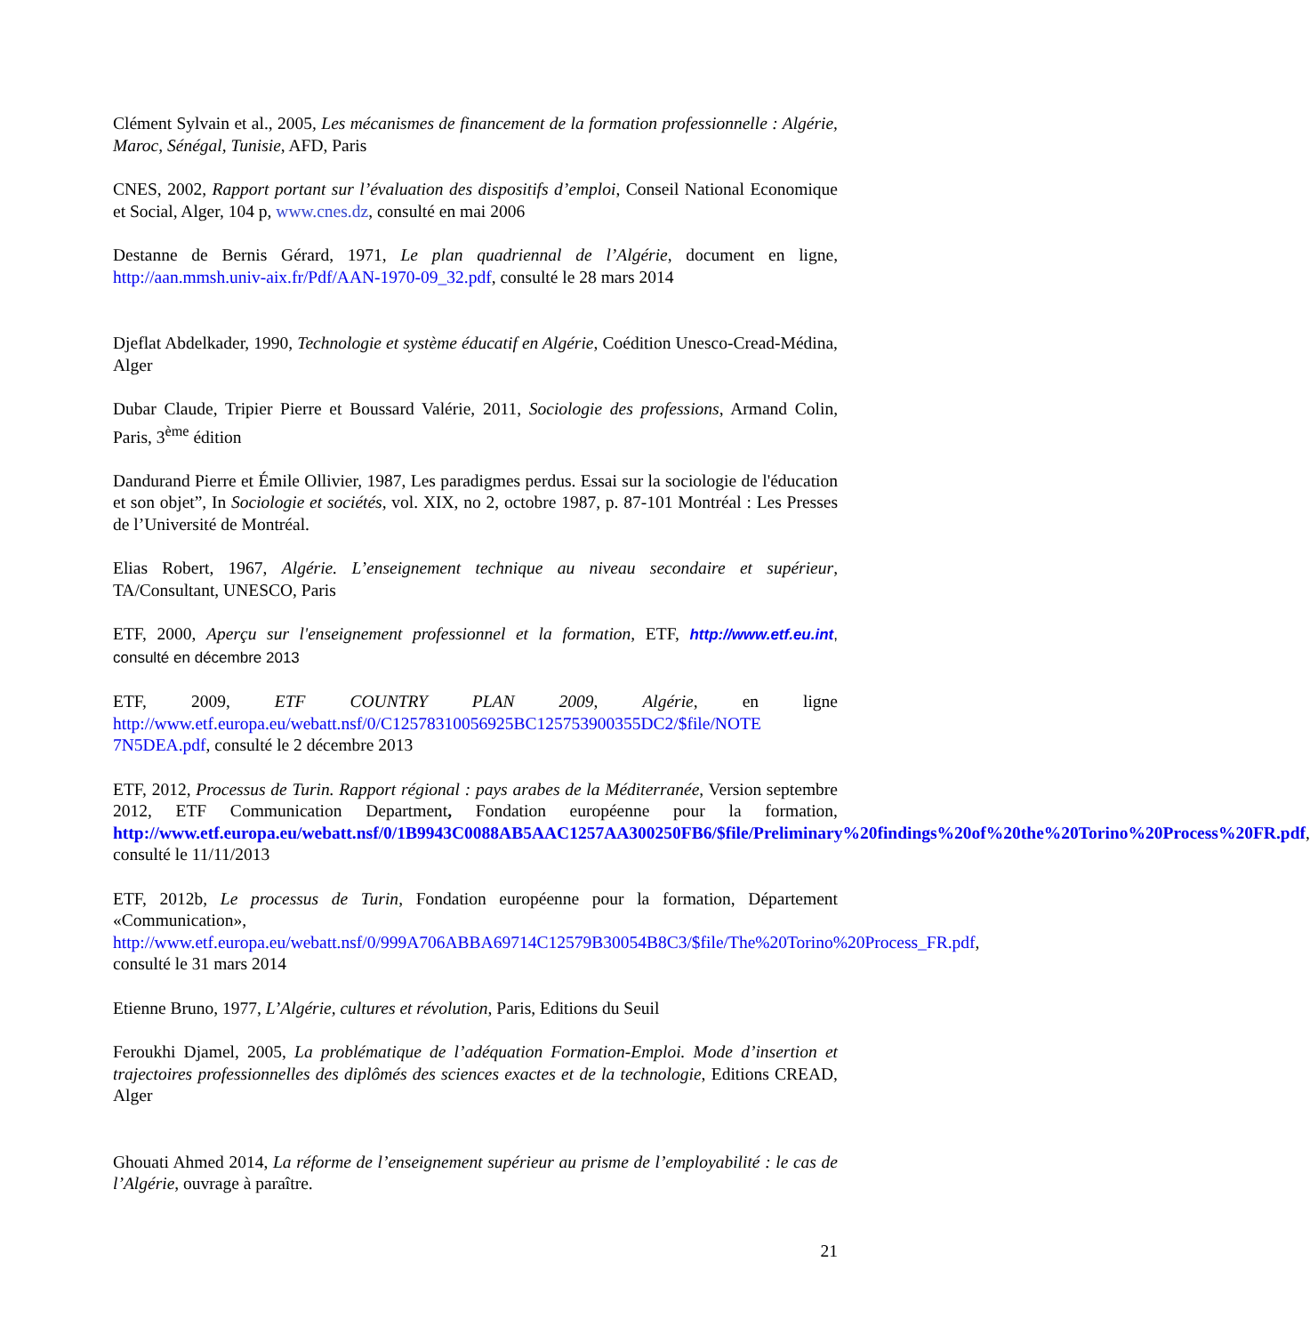Clément Sylvain et al., 2005, Les mécanismes de financement de la formation professionnelle : Algérie, Maroc, Sénégal, Tunisie, AFD, Paris
CNES, 2002, Rapport portant sur l’évaluation des dispositifs d’emploi, Conseil National Economique et Social, Alger, 104 p, www.cnes.dz, consulté en mai 2006
Destanne de Bernis Gérard, 1971, Le plan quadriennal de l’Algérie, document en ligne, http://aan.mmsh.univ-aix.fr/Pdf/AAN-1970-09_32.pdf, consulté le 28 mars 2014
Djeflat Abdelkader, 1990, Technologie et système éducatif en Algérie, Coédition Unesco-Cread-Médina, Alger
Dubar Claude, Tripier Pierre et Boussard Valérie, 2011, Sociologie des professions, Armand Colin, Paris, 3<sup>ème</sup> édition
Dandurand Pierre et Émile Ollivier, 1987, Les paradigmes perdus. Essai sur la sociologie de l'éducation et son objet”, In Sociologie et sociétés, vol. XIX, no 2, octobre 1987, p. 87-101 Montréal : Les Presses de l’Université de Montréal.
Elias Robert, 1967, Algérie. L’enseignement technique au niveau secondaire et supérieur, TA/Consultant, UNESCO, Paris
ETF, 2000, Aperçu sur l'enseignement professionnel et la formation, ETF, http://www.etf.eu.int, consulté en décembre 2013
ETF, 2009, ETF COUNTRY PLAN 2009, Algérie, en ligne http://www.etf.europa.eu/webatt.nsf/0/C12578310056925BC125753900355DC2/$file/NOTE 7N5DEA.pdf, consulté le 2 décembre 2013
ETF, 2012, Processus de Turin. Rapport régional : pays arabes de la Méditerranée, Version septembre 2012, ETF Communication Department, Fondation européenne pour la formation, http://www.etf.europa.eu/webatt.nsf/0/1B9943C0088AB5AAC1257AA300250FB6/$file/Preliminary%20findings%20of%20the%20Torino%20Process%20FR.pdf, consulté le 11/11/2013
ETF, 2012b, Le processus de Turin, Fondation européenne pour la formation, Département «Communication», http://www.etf.europa.eu/webatt.nsf/0/999A706ABBA69714C12579B30054B8C3/$file/The%20Torino%20Process_FR.pdf, consulté le 31 mars 2014
Etienne Bruno, 1977, L’Algérie, cultures et révolution, Paris, Editions du Seuil
Feroukhi Djamel, 2005, La problématique de l’adéquation Formation-Emploi. Mode d’insertion et trajectoires professionnelles des diplômés des sciences exactes et de la technologie, Editions CREAD, Alger
Ghouati Ahmed 2014, La réforme de l’enseignement supérieur au prisme de l’employabilité : le cas de l’Algérie, ouvrage à paraître.
21